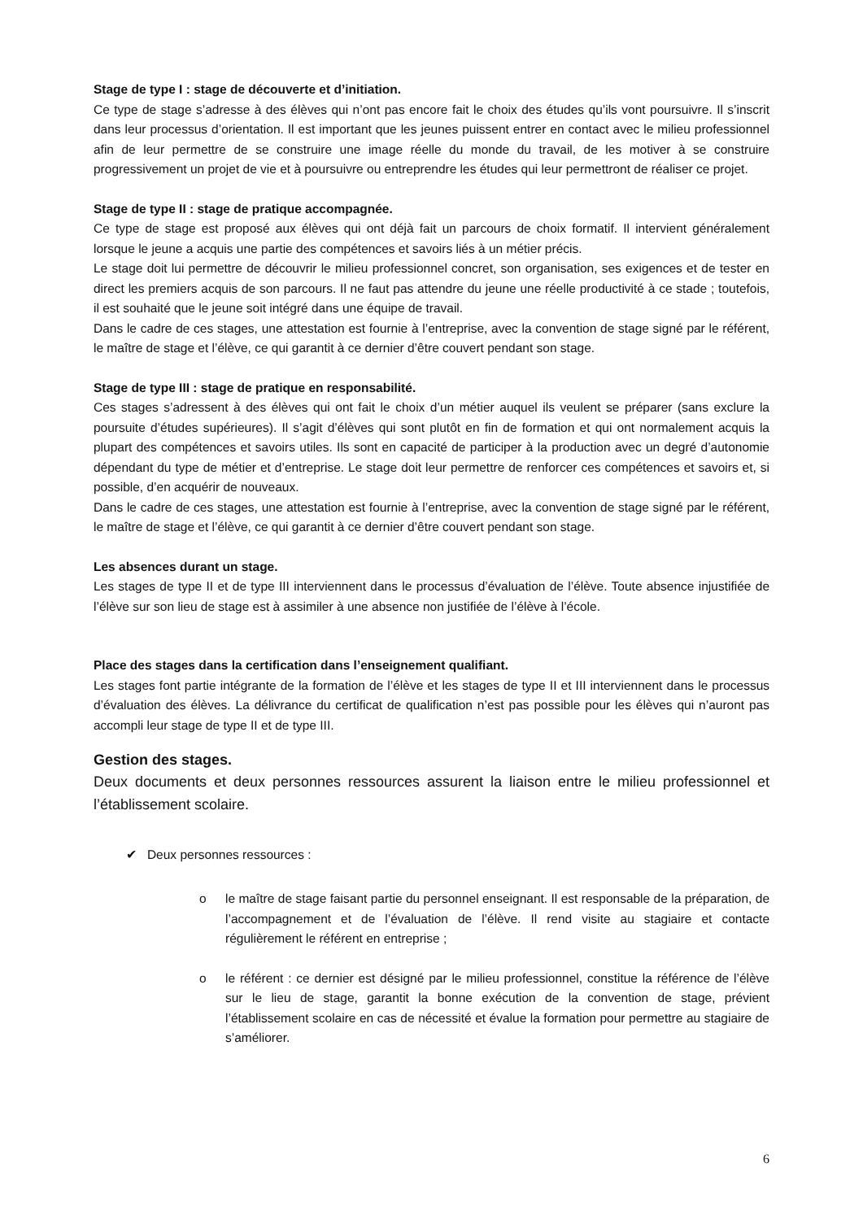Stage de type I : stage de découverte et d’initiation.
Ce type de stage s’adresse à des élèves qui n’ont pas encore fait le choix des études qu’ils vont poursuivre. Il s’inscrit dans leur processus d’orientation. Il est important que les jeunes puissent entrer en contact avec le milieu professionnel afin de leur permettre de se construire une image réelle du monde du travail, de les motiver à se construire progressivement un projet de vie et à poursuivre ou entreprendre les études qui leur permettront de réaliser ce projet.
Stage de type II : stage de pratique accompagnée.
Ce type de stage est proposé aux élèves qui ont déjà fait un parcours de choix formatif. Il intervient généralement lorsque le jeune a acquis une partie des compétences et savoirs liés à un métier précis.
Le stage doit lui permettre de découvrir le milieu professionnel concret, son organisation, ses exigences et de tester en direct les premiers acquis de son parcours. Il ne faut pas attendre du jeune une réelle productivité à ce stade ; toutefois, il est souhaité que le jeune soit intégré dans une équipe de travail.
Dans le cadre de ces stages, une attestation est fournie à l’entreprise, avec la convention de stage signé par le référent, le maître de stage et l’élève, ce qui garantit à ce dernier d’être couvert pendant son stage.
Stage de type III : stage de pratique en responsabilité.
Ces stages s’adressent à des élèves qui ont fait le choix d’un métier auquel ils veulent se préparer (sans exclure la poursuite d’études supérieures). Il s’agit d’élèves qui sont plutôt en fin de formation et qui ont normalement acquis la plupart des compétences et savoirs utiles. Ils sont en capacité de participer à la production avec un degré d’autonomie dépendant du type de métier et d’entreprise. Le stage doit leur permettre de renforcer ces compétences et savoirs et, si possible, d’en acquérir de nouveaux.
Dans le cadre de ces stages, une attestation est fournie à l’entreprise, avec la convention de stage signé par le référent, le maître de stage et l’élève, ce qui garantit à ce dernier d’être couvert pendant son stage.
Les absences durant un stage.
Les stages de type II et de type III interviennent dans le processus d’évaluation de l’élève. Toute absence injustifiée de l’élève sur son lieu de stage est à assimiler à une absence non justifiée de l’élève à l’école.
Place des stages dans la certification dans l’enseignement qualifiant.
Les stages font partie intégrante de la formation de l’élève et les stages de type II et III interviennent dans le processus d’évaluation des élèves. La délivrance du certificat de qualification n’est pas possible pour les élèves qui n’auront pas accompli leur stage de type II et de type III.
Gestion des stages.
Deux documents et deux personnes ressources assurent la liaison entre le milieu professionnel et l’établissement scolaire.
✔ Deux personnes ressources :
o le maître de stage faisant partie du personnel enseignant. Il est responsable de la préparation, de l’accompagnement et de l’évaluation de l’élève. Il rend visite au stagiaire et contacte régulièrement le référent en entreprise ;
o le référent : ce dernier est désigné par le milieu professionnel, constitue la référence de l’élève sur le lieu de stage, garantit la bonne exécution de la convention de stage, prévient l’établissement scolaire en cas de nécessité et évalue la formation pour permettre au stagiaire de s’améliorer.
6